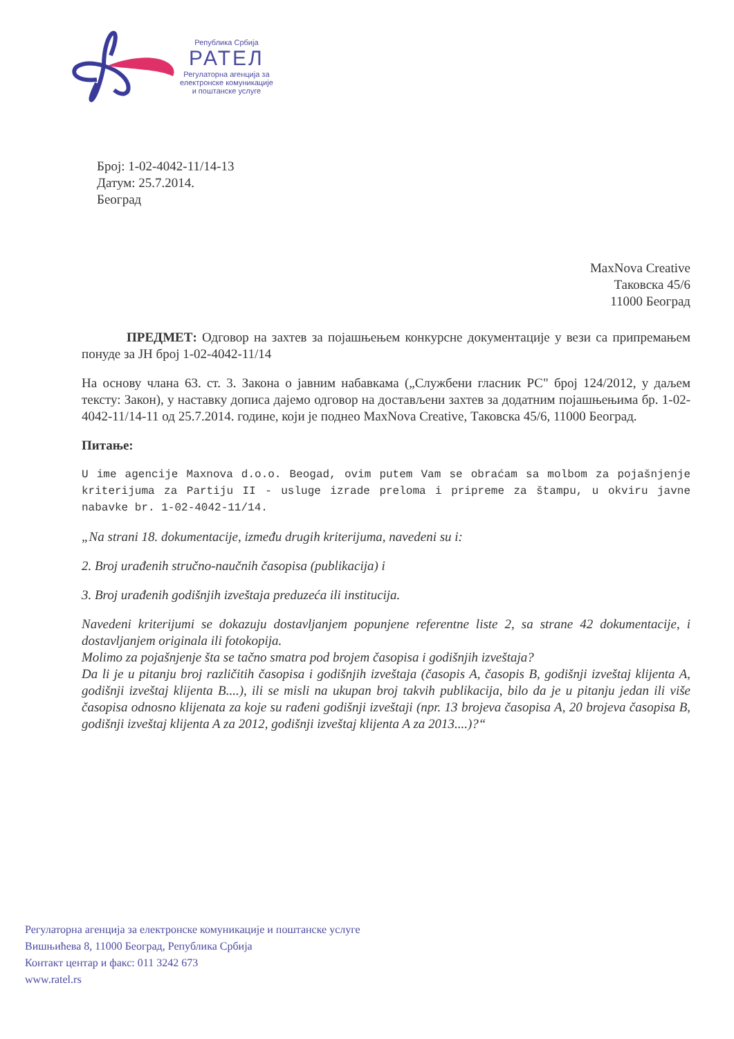Република Србија
РАТЕЛ
Регулаторна агенција за
електронске комуникације
и поштанске услуге
Број: 1-02-4042-11/14-13
Датум: 25.7.2014.
Београд
MaxNova Creative
Таковска 45/6
11000 Београд
ПРЕДМЕТ: Одговор на захтев за појашњењем конкурсне документације у вези са припремањем понуде за ЈН број 1-02-4042-11/14
На основу члана 63. ст. 3. Закона о јавним набавкама („Службени гласник РС" број 124/2012, у даљем тексту: Закон), у наставку дописа дајемо одговор на достављени захтев за додатним појашњењима бр. 1-02-4042-11/14-11 од 25.7.2014. године, који је поднео MaxNova Creative, Таковска 45/6, 11000 Београд.
Питање:
U ime agencije Maxnova d.o.o. Beogad, ovim putem Vam se obraćam sa molbom za pojašnjenje kriterijuma za Partiju II - usluge izrade preloma i pripreme za štampu, u okviru javne nabavke br. 1-02-4042-11/14.
„Na strani 18. dokumentacije, između drugih kriterijuma, navedeni su i:
2. Broj urađenih stručno-naučnih časopisa (publikacija) i
3. Broj urađenih godišnjih izveštaja preduzeća ili institucija.
Navedeni kriterijumi se dokazuju dostavljanjem popunjene referentne liste 2, sa strane 42 dokumentacije, i dostavljanjem originala ili fotokopija.
Molimo za pojašnjenje šta se tačno smatra pod brojem časopisa i godišnjih izveštaja?
Da li je u pitanju broj različitih časopisa i godišnjih izveštaja (časopis A, časopis B, godišnji izveštaj klijenta A, godišnji izveštaj klijenta B....), ili se misli na ukupan broj takvih publikacija, bilo da je u pitanju jedan ili više časopisa odnosno klijenata za koje su rađeni godišnji izveštaji (npr. 13 brojeva časopisa A, 20 brojeva časopisa B, godišnji izveštaj klijenta A za 2012, godišnji izveštaj klijenta A za 2013....)?“
Регулаторна агенција за електронске комуникације и поштанске услуге
Вишњићева 8, 11000 Београд, Република Србија
Контакт центар и факс: 011 3242 673
www.ratel.rs